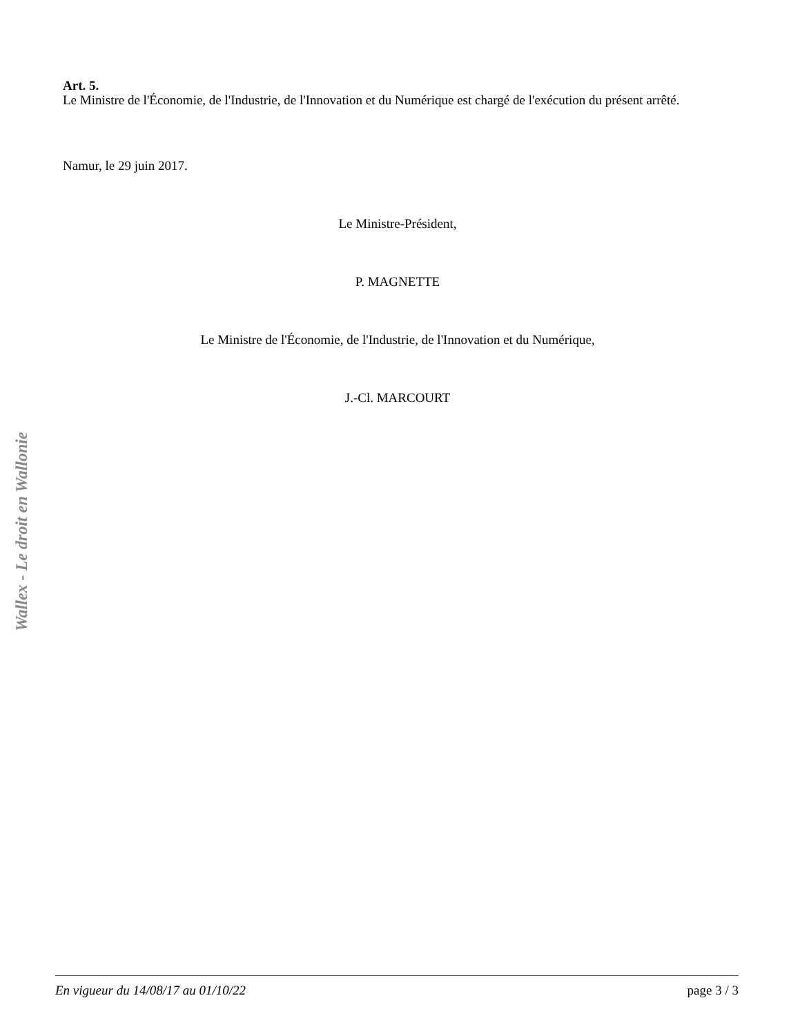Art. 5.
Le Ministre de l'Économie, de l'Industrie, de l'Innovation et du Numérique est chargé de l'exécution du présent arrêté.
Namur, le 29 juin 2017.
Le Ministre-Président,
P. MAGNETTE
Le Ministre de l'Économie, de l'Industrie, de l'Innovation et du Numérique,
J.-Cl. MARCOURT
Wallex - Le droit en Wallonie
En vigueur du 14/08/17 au 01/10/22 page 3 / 3